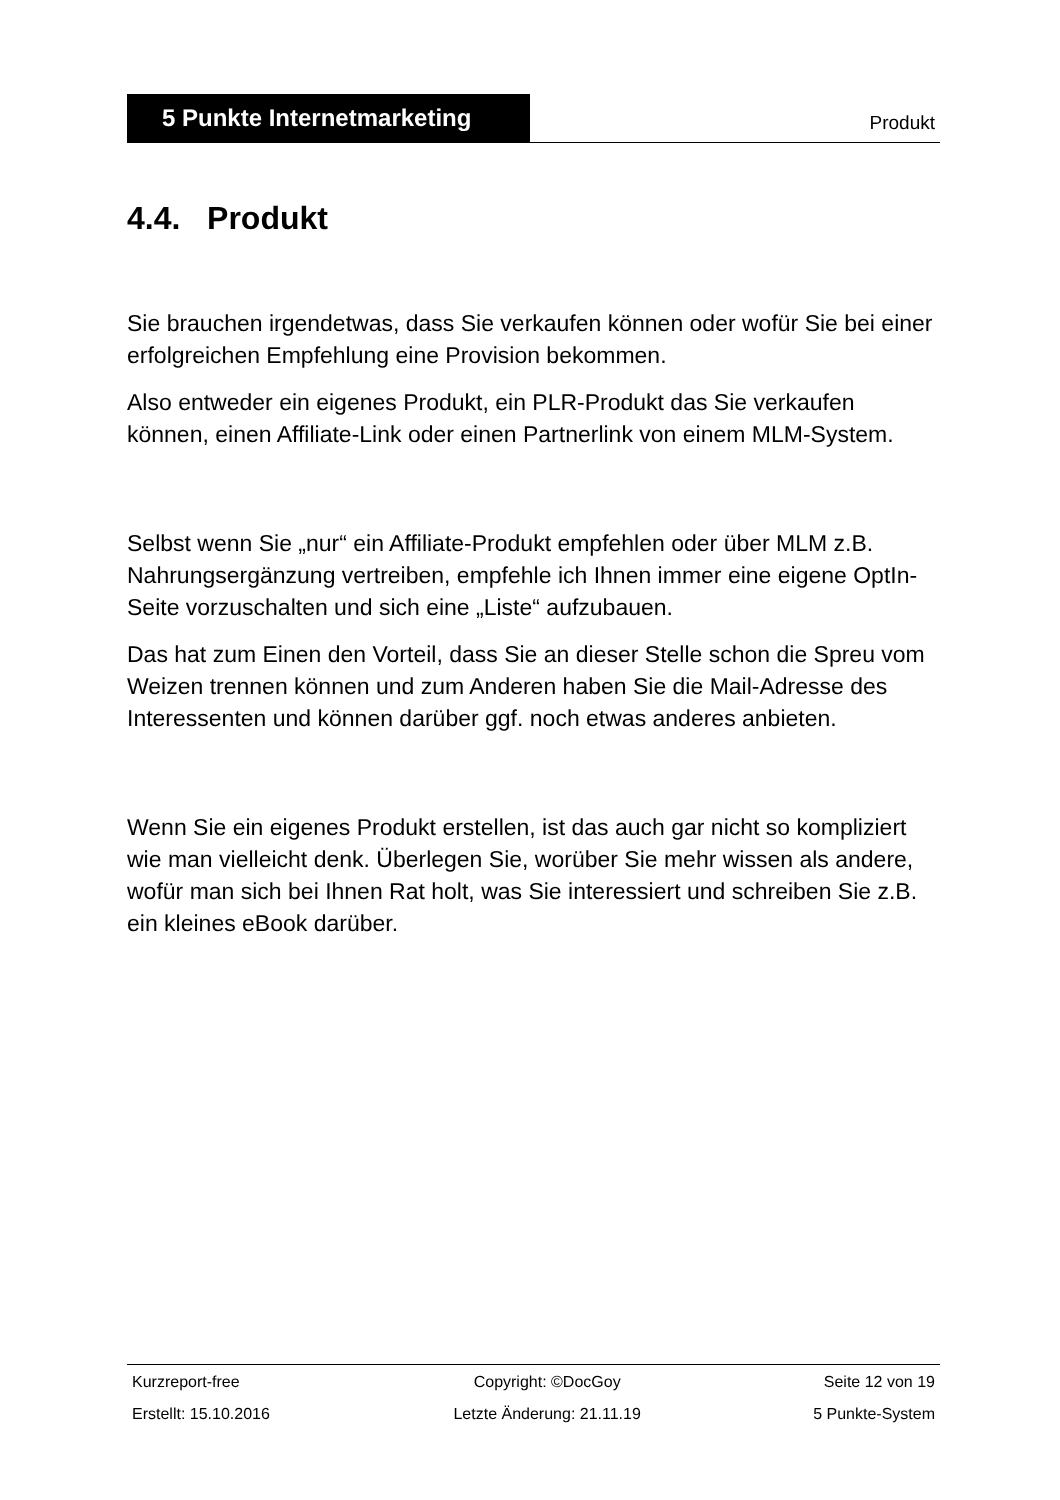5 Punkte Internetmarketing
Produkt
4.4. Produkt
Sie brauchen irgendetwas, dass Sie verkaufen können oder wofür Sie bei einer erfolgreichen Empfehlung eine Provision bekommen.
Also entweder ein eigenes Produkt, ein PLR-Produkt das Sie verkaufen können, einen Affiliate-Link oder einen Partnerlink von einem MLM-System.
Selbst wenn Sie „nur“ ein Affiliate-Produkt empfehlen oder über MLM z.B. Nahrungsergänzung vertreiben, empfehle ich Ihnen immer eine eigene OptIn-Seite vorzuschalten und sich eine „Liste“ aufzubauen.
Das hat zum Einen den Vorteil, dass Sie an dieser Stelle schon die Spreu vom Weizen trennen können und zum Anderen haben Sie die Mail-Adresse des Interessenten und können darüber ggf. noch etwas anderes anbieten.
Wenn Sie ein eigenes Produkt erstellen, ist das auch gar nicht so kompliziert wie man vielleicht denk. Überlegen Sie, worüber Sie mehr wissen als andere, wofür man sich bei Ihnen Rat holt, was Sie interessiert und schreiben Sie z.B. ein kleines eBook darüber.
| Kurzreport-free | Copyright: ©DocGoy | Seite 12 von 19 |
| Erstellt: 15.10.2016 | Letzte Änderung: 21.11.19 | 5 Punkte-System |